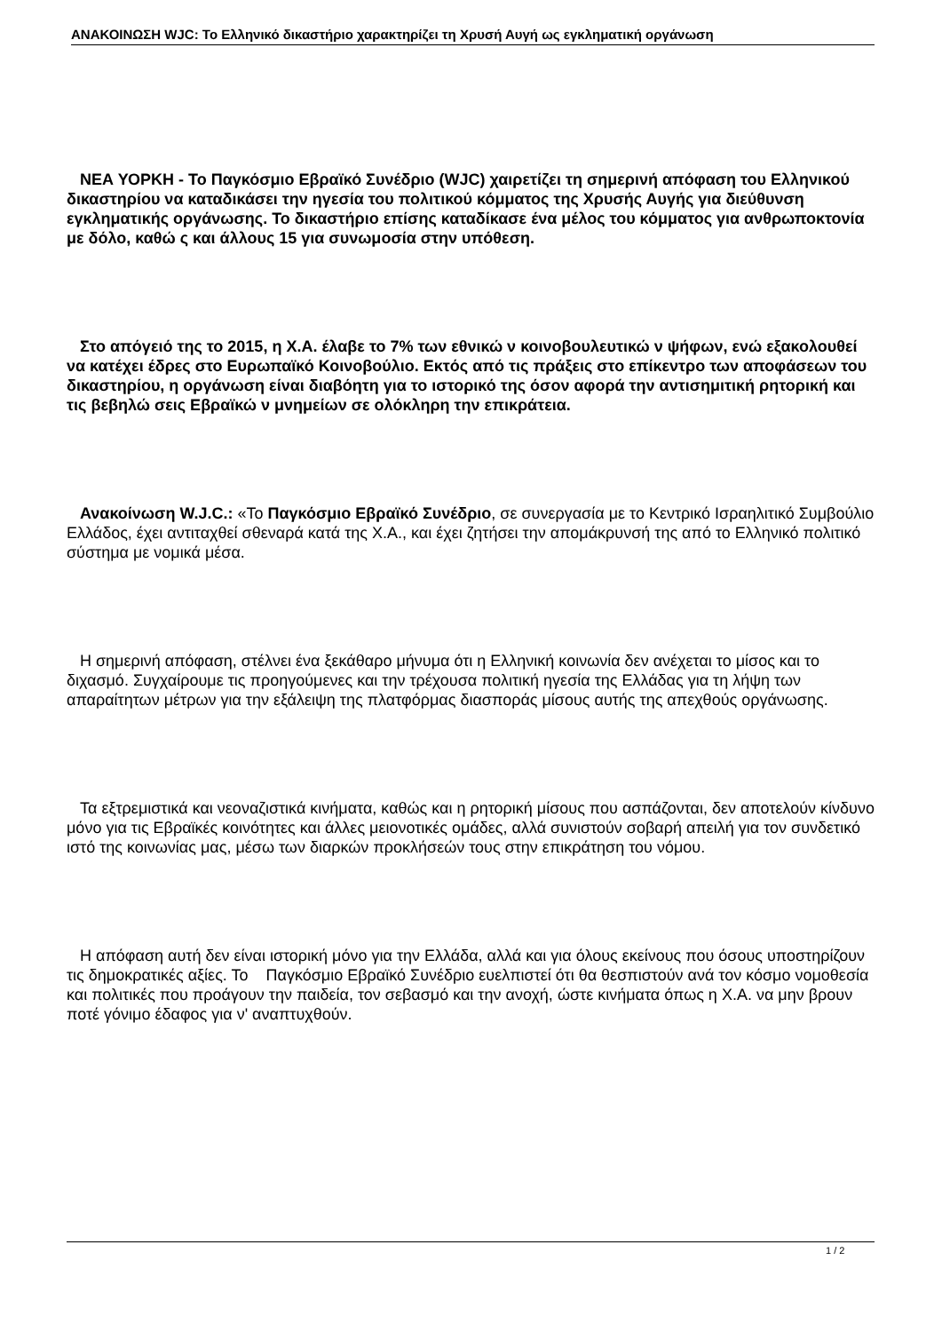ΑΝΑΚΟΙΝΩΣΗ WJC: Το Ελληνικό δικαστήριο χαρακτηρίζει τη Χρυσή Αυγή ως εγκληματική οργάνωση
ΝΕΑ ΥΟΡΚΗ - Το Παγκόσμιο Εβραϊκό Συνέδριο (WJC) χαιρετίζει τη σημερινή απόφαση του Ελληνικού δικαστηρίου να καταδικάσει την ηγεσία του πολιτικού κόμματος της Χρυσής Αυγής για διεύθυνση εγκληματικής οργάνωσης. Το δικαστήριο επίσης καταδίκασε ένα μέλος του κόμματος για ανθρωποκτονία με δόλο, καθώ ς και άλλους 15 για συνωμοσία στην υπόθεση.
Στο απόγειό της το 2015, η Χ.Α. έλαβε το 7% των εθνικώ ν κοινοβουλευτικώ ν ψήφων, ενώ εξακολουθεί να κατέχει έδρες στο Ευρωπαϊκό Κοινοβούλιο. Εκτός από τις πράξεις στο επίκεντρο των αποφάσεων του δικαστηρίου, η οργάνωση είναι διαβόητη για το ιστορικό της όσον αφορά την αντισημιτική ρητορική και τις βεβηλώ σεις Εβραϊκώ ν μνημείων σε ολόκληρη την επικράτεια.
Ανακοίνωση W.J.C.: «Το Παγκόσμιο Εβραϊκό Συνέδριο, σε συνεργασία με το Κεντρικό Ισραηλιτικό Συμβούλιο Ελλάδος, έχει αντιταχθεί σθεναρά κατά της Χ.Α., και έχει ζητήσει την απομάκρυνσή της από το Ελληνικό πολιτικό σύστημα με νομικά μέσα.
Η σημερινή απόφαση, στέλνει ένα ξεκάθαρο μήνυμα ότι η Ελληνική κοινωνία δεν ανέχεται το μίσος και το διχασμό. Συγχαίρουμε τις προηγούμενες και την τρέχουσα πολιτική ηγεσία της Ελλάδας για τη λήψη των απαραίτητων μέτρων για την εξάλειψη της πλατφόρμας διασποράς μίσους αυτής της απεχθούς οργάνωσης.
Τα εξτρεμιστικά και νεοναζιστικά κινήματα, καθώς και η ρητορική μίσους που ασπάζονται, δεν αποτελούν κίνδυνο μόνο για τις Εβραϊκές κοινότητες και άλλες μειονοτικές ομάδες, αλλά συνιστούν σοβαρή απειλή για τον συνδετικό ιστό της κοινωνίας μας, μέσω των διαρκών προκλήσεών τους στην επικράτηση του νόμου.
Η απόφαση αυτή δεν είναι ιστορική μόνο για την Ελλάδα, αλλά και για όλους εκείνους που όσους υποστηρίζουν τις δημοκρατικές αξίες. Το Παγκόσμιο Εβραϊκό Συνέδριο ευελπιστεί ότι θα θεσπιστούν ανά τον κόσμο νομοθεσία και πολιτικές που προάγουν την παιδεία, τον σεβασμό και την ανοχή, ώστε κινήματα όπως η Χ.Α. να μην βρουν ποτέ γόνιμο έδαφος για ν' αναπτυχθούν.
1 / 2